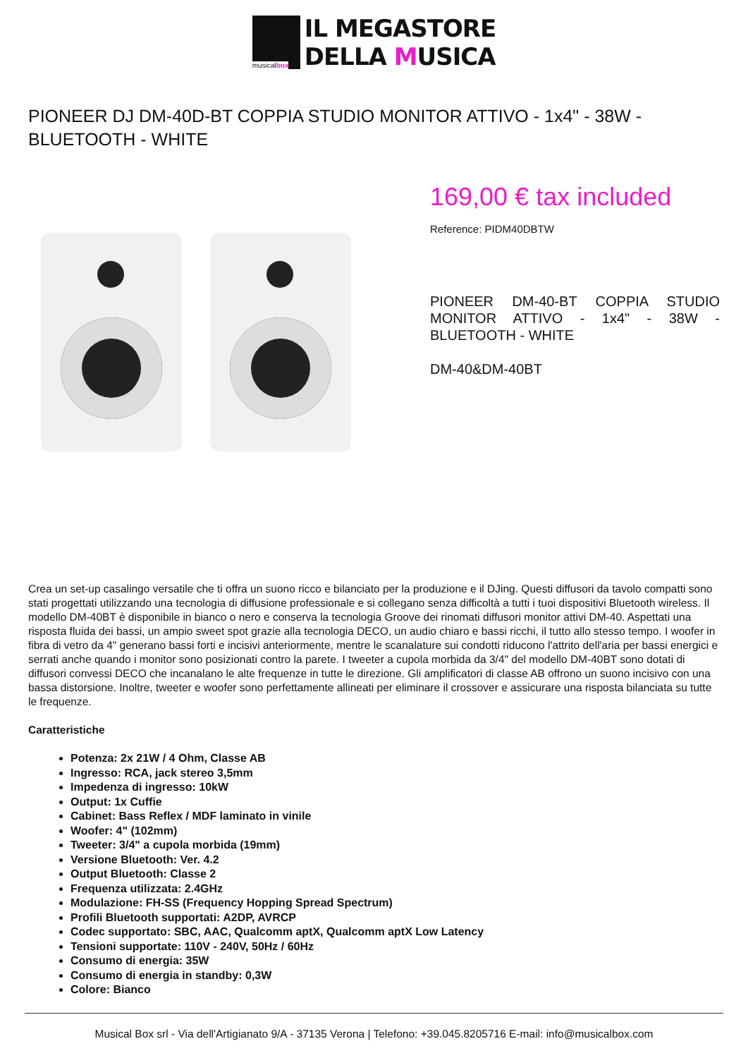musicalbox
IL MEGASTORE
DELLA MUSICA
PIONEER DJ DM-40D-BT COPPIA STUDIO MONITOR ATTIVO - 1x4" - 38W - BLUETOOTH - WHITE
169,00 € tax included
Reference: PIDM40DBTW
PIONEER DM-40-BT COPPIA STUDIO MONITOR ATTIVO - 1x4" - 38W - BLUETOOTH - WHITE
DM-40&DM-40BT
Crea un set-up casalingo versatile che ti offra un suono ricco e bilanciato per la produzione e il DJing. Questi diffusori da tavolo compatti sono stati progettati utilizzando una tecnologia di diffusione professionale e si collegano senza difficoltà a tutti i tuoi dispositivi Bluetooth wireless. Il modello DM-40BT è disponibile in bianco o nero e conserva la tecnologia Groove dei rinomati diffusori monitor attivi DM-40. Aspettati una risposta fluida dei bassi, un ampio sweet spot grazie alla tecnologia DECO, un audio chiaro e bassi ricchi, il tutto allo stesso tempo. I woofer in fibra di vetro da 4" generano bassi forti e incisivi anteriormente, mentre le scanalature sui condotti riducono l'attrito dell'aria per bassi energici e serrati anche quando i monitor sono posizionati contro la parete. I tweeter a cupola morbida da 3/4" del modello DM-40BT sono dotati di diffusori convessi DECO che incanalano le alte frequenze in tutte le direzione. Gli amplificatori di classe AB offrono un suono incisivo con una bassa distorsione. Inoltre, tweeter e woofer sono perfettamente allineati per eliminare il crossover e assicurare una risposta bilanciata su tutte le frequenze.
Caratteristiche
Potenza: 2x 21W / 4 Ohm, Classe AB
Ingresso: RCA, jack stereo 3,5mm
Impedenza di ingresso: 10kW
Output: 1x Cuffie
Cabinet: Bass Reflex / MDF laminato in vinile
Woofer: 4" (102mm)
Tweeter: 3/4" a cupola morbida (19mm)
Versione Bluetooth: Ver. 4.2
Output Bluetooth: Classe 2
Frequenza utilizzata: 2.4GHz
Modulazione: FH-SS (Frequency Hopping Spread Spectrum)
Profili Bluetooth supportati: A2DP, AVRCP
Codec supportato: SBC, AAC, Qualcomm aptX, Qualcomm aptX Low Latency
Tensioni supportate: 110V - 240V, 50Hz / 60Hz
Consumo di energia: 35W
Consumo di energia in standby: 0,3W
Colore: Bianco
Musical Box srl - Via dell'Artigianato 9/A - 37135 Verona | Telefono: +39.045.8205716 E-mail: info@musicalbox.com